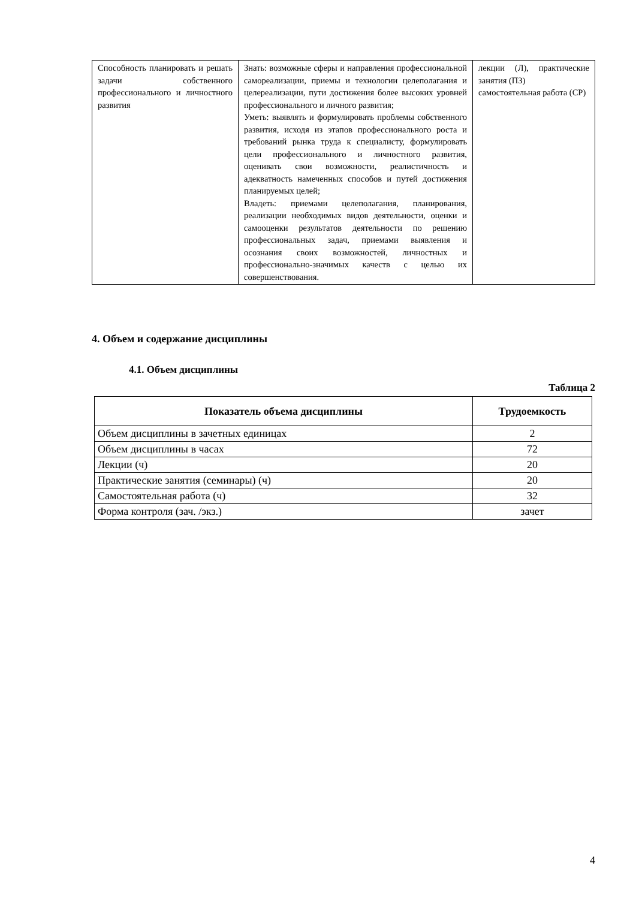| Способность планировать и решать задачи собственного профессионального и личностного развития | Знать: возможные сферы и направления профессиональной самореализации, приемы и технологии целеполагания и целереализации, пути достижения более высоких уровней профессионального и личного развития; Уметь: выявлять и формулировать проблемы собственного развития, исходя из этапов профессионального роста и требований рынка труда к специалисту, формулировать цели профессионального и личностного развития, оценивать свои возможности, реалистичность и адекватность намеченных способов и путей достижения планируемых целей; Владеть: приемами целеполагания, планирования, реализации необходимых видов деятельности, оценки и самооценки результатов деятельности по решению профессиональных задач, приемами выявления и осознания своих возможностей, личностных и профессионально-значимых качеств с целью их совершенствования. | лекции (Л), практические занятия (ПЗ) самостоятельная работа (СР) |
4. Объем и содержание дисциплины
4.1. Объем дисциплины
Таблица 2
| Показатель объема дисциплины | Трудоемкость |
| --- | --- |
| Объем дисциплины в зачетных единицах | 2 |
| Объем дисциплины в часах | 72 |
| Лекции (ч) | 20 |
| Практические занятия (семинары) (ч) | 20 |
| Самостоятельная работа (ч) | 32 |
| Форма контроля (зач. /экз.) | зачет |
4